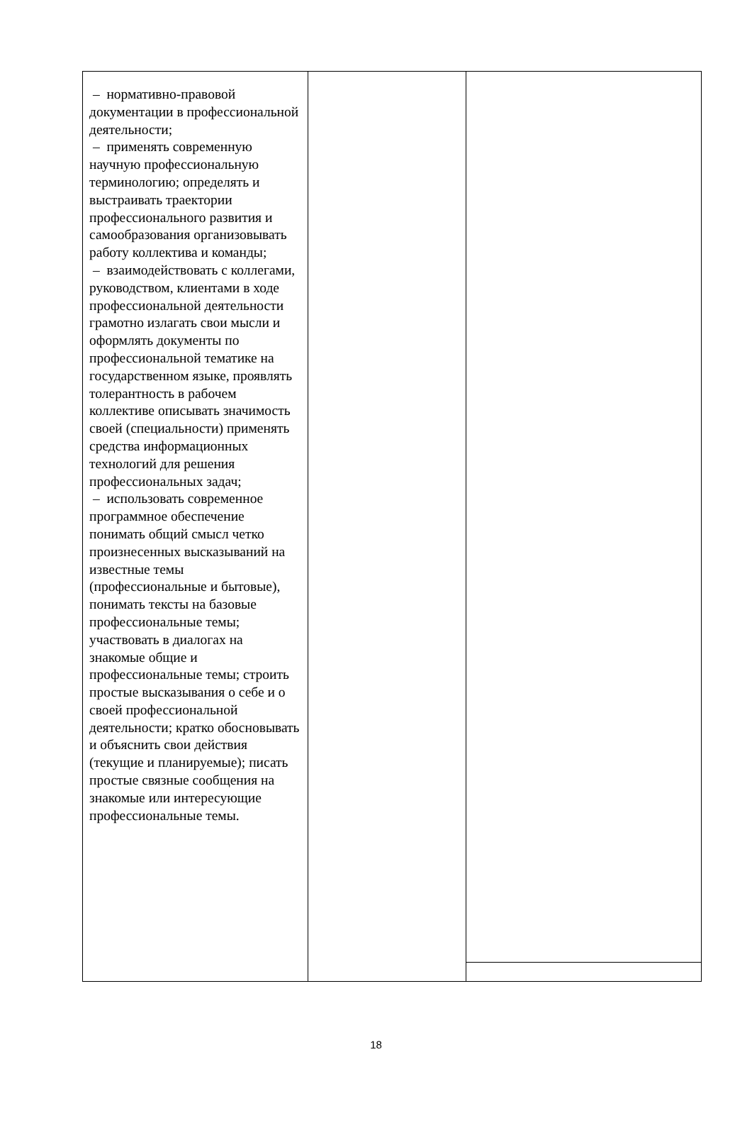| – нормативно-правовой документации в профессиональной деятельности; – применять современную научную профессиональную терминологию; определять и выстраивать траектории профессионального развития и самообразования организовывать работу коллектива и команды; – взаимодействовать с коллегами, руководством, клиентами в ходе профессиональной деятельности грамотно излагать свои мысли и оформлять документы по профессиональной тематике на государственном языке, проявлять толерантность в рабочем коллективе описывать значимость своей (специальности) применять средства информационных технологий для решения профессиональных задач; – использовать современное программное обеспечение понимать общий смысл четко произнесенных высказываний на известные темы (профессиональные и бытовые), понимать тексты на базовые профессиональные темы; участвовать в диалогах на знакомые общие и профессиональные темы; строить простые высказывания о себе и о своей профессиональной деятельности; кратко обосновывать и объяснить свои действия (текущие и планируемые); писать простые связные сообщения на знакомые или интересующие профессиональные темы. | | |
18